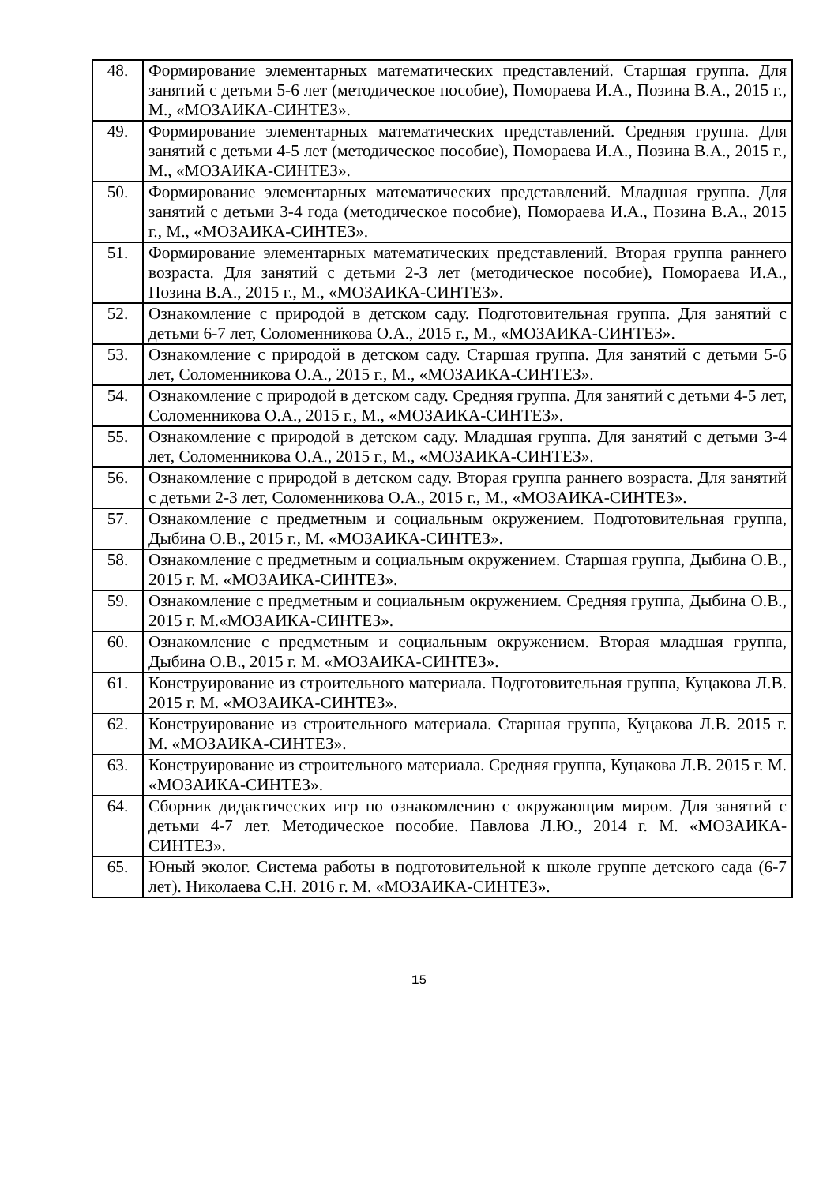| 48. | Формирование элементарных математических представлений. Старшая группа. Для занятий с детьми 5-6 лет (методическое пособие), Помораева И.А., Позина В.А., 2015 г., М., «МОЗАИКА-СИНТЕЗ». |
| 49. | Формирование элементарных математических представлений. Средняя группа. Для занятий с детьми 4-5 лет (методическое пособие), Помораева И.А., Позина В.А., 2015 г., М., «МОЗАИКА-СИНТЕЗ». |
| 50. | Формирование элементарных математических представлений. Младшая группа. Для занятий с детьми 3-4 года (методическое пособие), Помораева И.А., Позина В.А., 2015 г., М., «МОЗАИКА-СИНТЕЗ». |
| 51. | Формирование элементарных математических представлений. Вторая группа раннего возраста. Для занятий с детьми 2-3 лет (методическое пособие), Помораева И.А., Позина В.А., 2015 г., М., «МОЗАИКА-СИНТЕЗ». |
| 52. | Ознакомление с природой в детском саду. Подготовительная группа. Для занятий с детьми 6-7 лет, Соломенникова О.А., 2015 г., М., «МОЗАИКА-СИНТЕЗ». |
| 53. | Ознакомление с природой в детском саду. Старшая группа. Для занятий с детьми 5-6 лет, Соломенникова О.А., 2015 г., М., «МОЗАИКА-СИНТЕЗ». |
| 54. | Ознакомление с природой в детском саду. Средняя группа. Для занятий с детьми 4-5 лет, Соломенникова О.А., 2015 г., М., «МОЗАИКА-СИНТЕЗ». |
| 55. | Ознакомление с природой в детском саду. Младшая группа. Для занятий с детьми 3-4 лет, Соломенникова О.А., 2015 г., М., «МОЗАИКА-СИНТЕЗ». |
| 56. | Ознакомление с природой в детском саду. Вторая группа раннего возраста. Для занятий с детьми 2-3 лет, Соломенникова О.А., 2015 г., М., «МОЗАИКА-СИНТЕЗ». |
| 57. | Ознакомление с предметным и социальным окружением. Подготовительная группа, Дыбина О.В., 2015 г., М. «МОЗАИКА-СИНТЕЗ». |
| 58. | Ознакомление с предметным и социальным окружением. Старшая группа, Дыбина О.В., 2015 г. М. «МОЗАИКА-СИНТЕЗ». |
| 59. | Ознакомление с предметным и социальным окружением. Средняя группа, Дыбина О.В., 2015 г. М.«МОЗАИКА-СИНТЕЗ». |
| 60. | Ознакомление с предметным и социальным окружением. Вторая младшая группа, Дыбина О.В., 2015 г. М. «МОЗАИКА-СИНТЕЗ». |
| 61. | Конструирование из строительного материала. Подготовительная группа, Куцакова Л.В. 2015 г. М. «МОЗАИКА-СИНТЕЗ». |
| 62. | Конструирование из строительного материала. Старшая группа, Куцакова Л.В. 2015 г. М. «МОЗАИКА-СИНТЕЗ». |
| 63. | Конструирование из строительного материала. Средняя группа, Куцакова Л.В. 2015 г. М. «МОЗАИКА-СИНТЕЗ». |
| 64. | Сборник дидактических игр по ознакомлению с окружающим миром. Для занятий с детьми 4-7 лет. Методическое пособие. Павлова Л.Ю., 2014 г. М. «МОЗАИКА-СИНТЕЗ». |
| 65. | Юный эколог. Система работы в подготовительной к школе группе детского сада (6-7 лет). Николаева С.Н. 2016 г. М. «МОЗАИКА-СИНТЕЗ». |
15